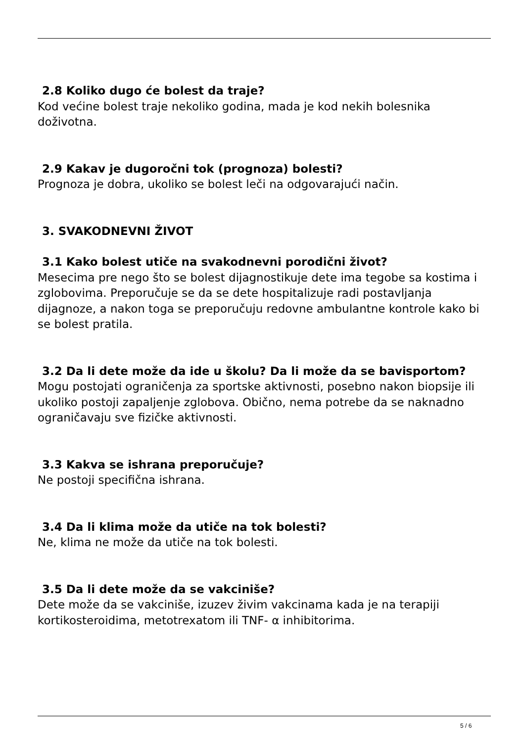2.8 Koliko dugo će bolest da traje?
Kod većine bolest traje nekoliko godina, mada je kod nekih bolesnika doživotna.
2.9 Kakav je dugoročni tok (prognoza) bolesti?
Prognoza je dobra, ukoliko se bolest leči na odgovarajući način.
3. SVAKODNEVNI ŽIVOT
3.1 Kako bolest utiče na svakodnevni porodični život?
Mesecima pre nego što se bolest dijagnostikuje dete ima tegobe sa kostima i zglobovima. Preporučuje se da se dete hospitalizuje radi postavljanja dijagnoze, a nakon toga se preporučuju redovne ambulantne kontrole kako bi se bolest pratila.
3.2 Da li dete može da ide u školu? Da li može da se bavi sportom?
Mogu postojati ograničenja za sportske aktivnosti, posebno nakon biopsije ili ukoliko postoji zapaljenje zglobova. Obično, nema potrebe da se naknadno ograničavaju sve fizičke aktivnosti.
3.3 Kakva se ishrana preporučuje?
Ne postoji specifična ishrana.
3.4 Da li klima može da utiče na tok bolesti?
Ne, klima ne može da utiče na tok bolesti.
3.5 Da li dete može da se vakciniše?
Dete može da se vakciniše, izuzev živim vakcinama kada je na terapiji kortikosteroidima, metotrexatom ili TNF- α inhibitorima.
5 / 6